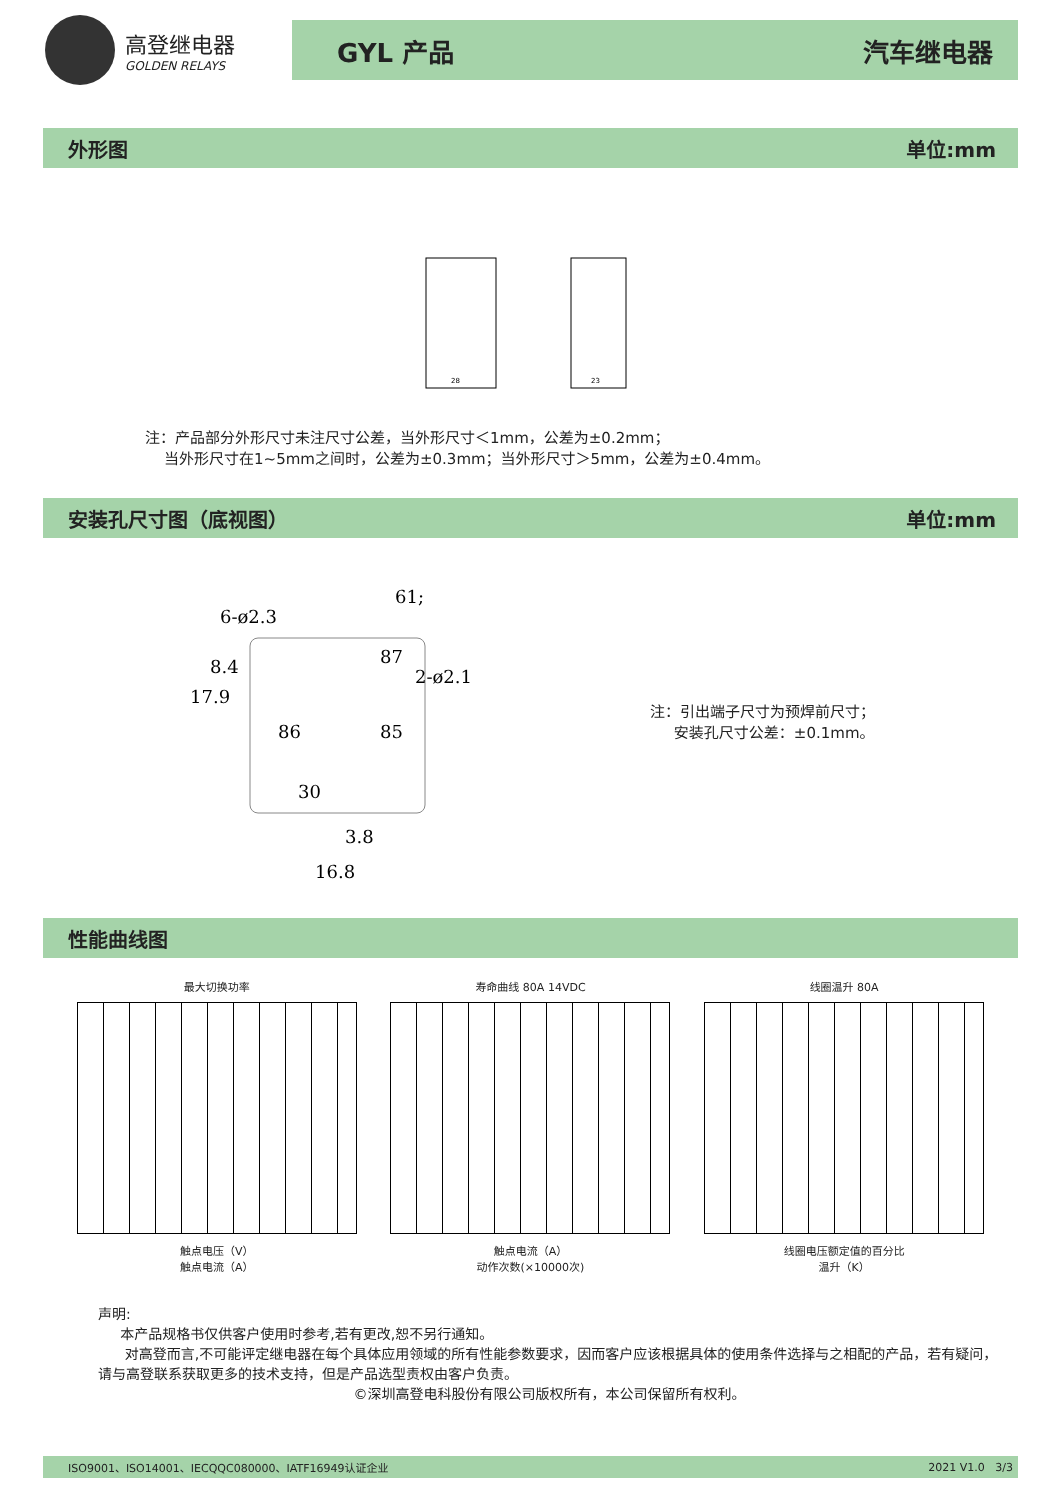高登继电器
GOLDEN RELAYS
GYL 产品 汽车继电器
外形图 单位:mm
28
23
注：产品部分外形尺寸未注尺寸公差，当外形尺寸＜1mm，公差为±0.2mm；
当外形尺寸在1~5mm之间时，公差为±0.3mm；当外形尺寸＞5mm，公差为±0.4mm。
安装孔尺寸图（底视图） 单位:mm
6-ø2.3
61;
87
2-ø2.1
86
85
30
16.8
17.9
8.4
3.8
注：引出端子尺寸为预焊前尺寸；
安装孔尺寸公差：±0.1mm。
性能曲线图
最大切换功率
触点电压（V）
触点电流（A）
寿命曲线 80A 14VDC
触点电流（A）
动作次数(×10000次)
线圈温升 80A
线圈电压额定值的百分比
温升（K）
声明:
本产品规格书仅供客户使用时参考,若有更改,恕不另行通知。
对高登而言,不可能评定继电器在每个具体应用领域的所有性能参数要求，因而客户应该根据具体的使用条件选择与之相配的产品，若有疑问，请与高登联系获取更多的技术支持，但是产品选型责权由客户负责。
©深圳高登电科股份有限公司版权所有，本公司保留所有权利。
ISO9001、ISO14001、IECQQC080000、IATF16949认证企业 2021 V1.0 3/3